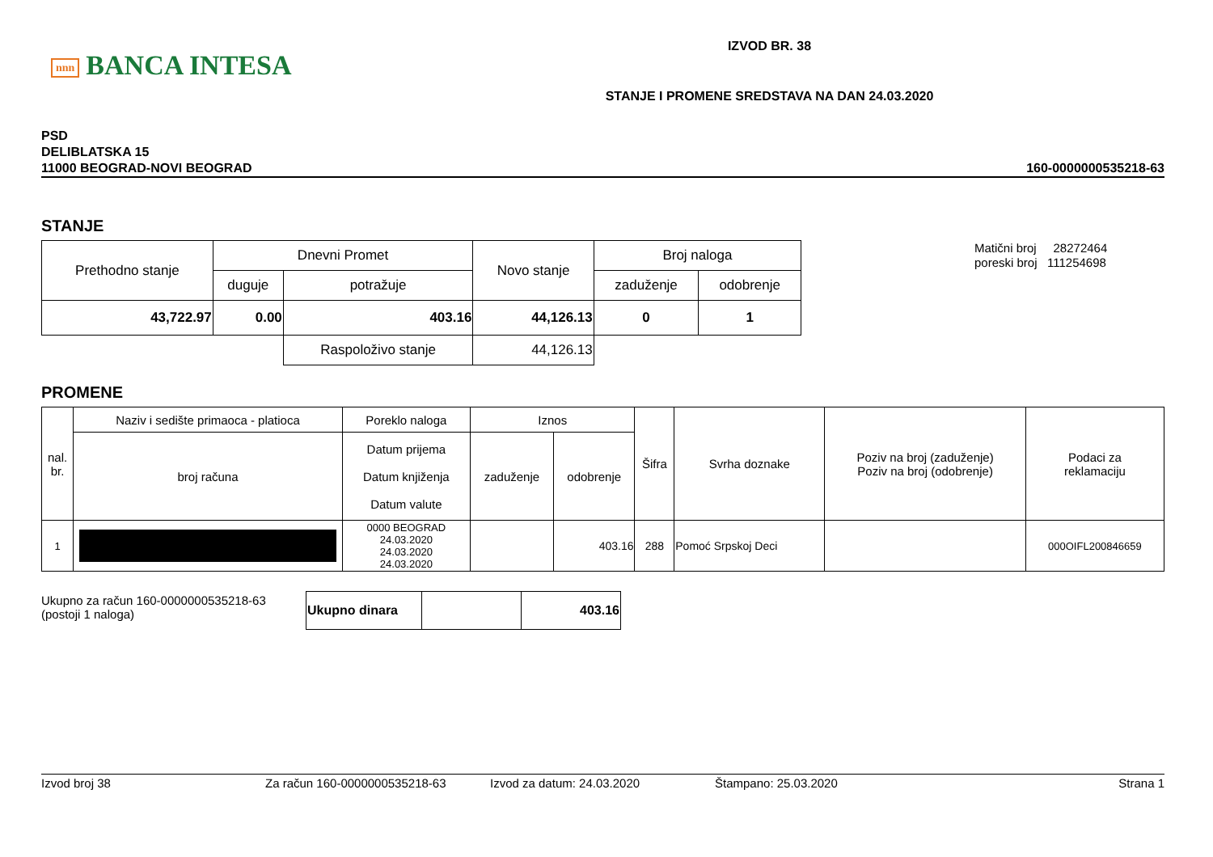nnn BANCA INTESA
IZVOD BR. 38
STANJE I PROMENE SREDSTAVA NA DAN 24.03.2020
PSD
DELIBLATSKA 15
11000 BEOGRAD-NOVI BEOGRAD
160-0000000535218-63
STANJE
| Prethodno stanje | Dnevni Promet | | Novo stanje | Broj naloga | |
| --- | --- | --- | --- | --- | --- |
| | duguje | potražuje | | zaduženje | odobrenje |
| 43,722.97 | 0.00 | 403.16 | 44,126.13 | 0 | 1 |
| | | Raspoloživo stanje | 44,126.13 | | |
Matični broj 28272464
poreski broj 111254698
PROMENE
| nal. br. | Naziv i sedište primaoca - platioca | Poreklo naloga | Iznos | | Šifra | Svrha doznake | Poziv na broj (zaduženje) Poziv na broj (odobrenje) | Podaci za reklamaciju |
| --- | --- | --- | --- | --- | --- | --- | --- | --- |
| | broj računa | Datum prijema Datum knjiženja Datum valute | zaduženje | odobrenje | | | | |
| 1 | | 0000 BEOGRAD 24.03.2020 24.03.2020 24.03.2020 | | 403.16 | 288 | Pomoć Srpskoj Deci | | 000OIFL200846659 |
Ukupno za račun 160-0000000535218-63
(postoji 1 naloga)
| Ukupno dinara | | 403.16 |
Izvod broj 38 Za račun 160-0000000535218-63 Izvod za datum: 24.03.2020 Štampano: 25.03.2020 Strana 1